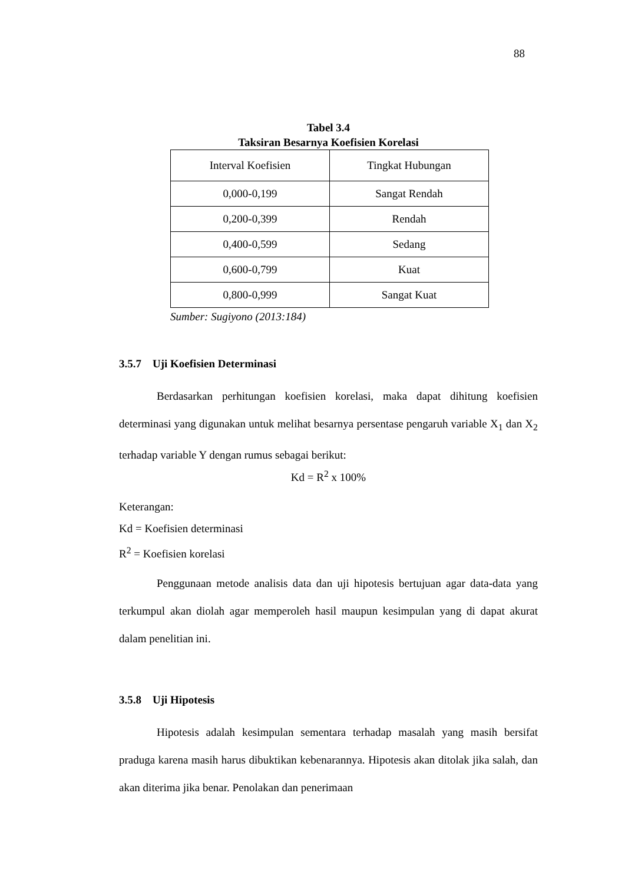88
Tabel 3.4
Taksiran Besarnya Koefisien Korelasi
| Interval Koefisien | Tingkat Hubungan |
| --- | --- |
| 0,000-0,199 | Sangat Rendah |
| 0,200-0,399 | Rendah |
| 0,400-0,599 | Sedang |
| 0,600-0,799 | Kuat |
| 0,800-0,999 | Sangat Kuat |
Sumber: Sugiyono (2013:184)
3.5.7 Uji Koefisien Determinasi
Berdasarkan perhitungan koefisien korelasi, maka dapat dihitung koefisien determinasi yang digunakan untuk melihat besarnya persentase pengaruh variable X<sub>1</sub> dan X<sub>2</sub> terhadap variable Y dengan rumus sebagai berikut:
Kd = R<sup>2</sup> x 100%
Keterangan:
Kd = Koefisien determinasi
R<sup>2</sup> = Koefisien korelasi
Penggunaan metode analisis data dan uji hipotesis bertujuan agar data-data yang terkumpul akan diolah agar memperoleh hasil maupun kesimpulan yang di dapat akurat dalam penelitian ini.
3.5.8 Uji Hipotesis
Hipotesis adalah kesimpulan sementara terhadap masalah yang masih bersifat praduga karena masih harus dibuktikan kebenarannya. Hipotesis akan ditolak jika salah, dan akan diterima jika benar. Penolakan dan penerimaan